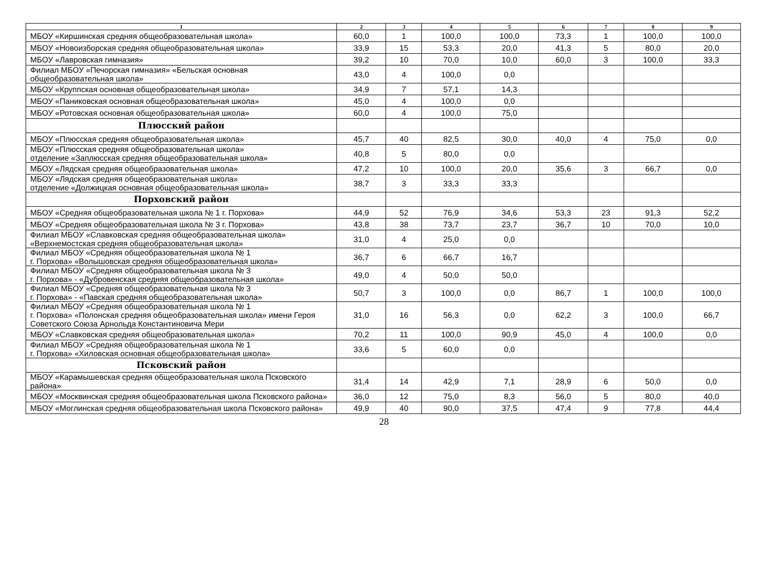| 1 | 2 | 3 | 4 | 5 | 6 | 7 | 8 | 9 |
| --- | --- | --- | --- | --- | --- | --- | --- | --- |
| МБОУ «Киршинская средняя общеобразовательная школа» | 60,0 | 1 | 100,0 | 100,0 | 73,3 | 1 | 100,0 | 100,0 |
| МБОУ «Новоизборская средняя общеобразовательная школа» | 33,9 | 15 | 53,3 | 20,0 | 41,3 | 5 | 80,0 | 20,0 |
| МБОУ «Лавровская гимназия» | 39,2 | 10 | 70,0 | 10,0 | 60,0 | 3 | 100,0 | 33,3 |
| Филиал МБОУ «Печорская гимназия» «Бельская основная общеобразовательная школа» | 43,0 | 4 | 100,0 | 0,0 | | | | |
| МБОУ «Круппская основная общеобразовательная школа» | 34,9 | 7 | 57,1 | 14,3 | | | | |
| МБОУ «Паниковская основная общеобразовательная школа» | 45,0 | 4 | 100,0 | 0,0 | | | | |
| МБОУ «Ротовская основная общеобразовательная школа» | 60,0 | 4 | 100,0 | 75,0 | | | | |
| Плюсский район | | | | | | | | |
| МБОУ «Плюсская средняя общеобразовательная школа» | 45,7 | 40 | 82,5 | 30,0 | 40,0 | 4 | 75,0 | 0,0 |
| МБОУ «Плюсская средняя общеобразовательная школа» отделение «Заплюсская средняя общеобразовательная школа» | 40,8 | 5 | 80,0 | 0,0 | | | | |
| МБОУ «Лядская средняя общеобразовательная школа» | 47,2 | 10 | 100,0 | 20,0 | 35,6 | 3 | 66,7 | 0,0 |
| МБОУ «Лядская средняя общеобразовательная школа» отделение «Должицкая основная общеобразовательная школа» | 38,7 | 3 | 33,3 | 33,3 | | | | |
| Порховский район | | | | | | | | |
| МБОУ «Средняя общеобразовательная школа № 1 г. Порхова» | 44,9 | 52 | 76,9 | 34,6 | 53,3 | 23 | 91,3 | 52,2 |
| МБОУ «Средняя общеобразовательная школа № 3 г. Порхова» | 43,8 | 38 | 73,7 | 23,7 | 36,7 | 10 | 70,0 | 10,0 |
| Филиал МБОУ «Славковская средняя общеобразовательная школа» «Верхнемостская средняя общеобразовательная школа» | 31,0 | 4 | 25,0 | 0,0 | | | | |
| Филиал МБОУ «Средняя общеобразовательная школа № 1 г. Порхова» «Волышовская средняя общеобразовательная школа» | 36,7 | 6 | 66,7 | 16,7 | | | | |
| Филиал МБОУ «Средняя общеобразовательная школа № 3 г. Порхова» - «Дубровенская средняя общеобразовательная школа» | 49,0 | 4 | 50,0 | 50,0 | | | | |
| Филиал МБОУ «Средняя общеобразовательная школа № 3 г. Порхова» - «Павская средняя общеобразовательная школа» | 50,7 | 3 | 100,0 | 0,0 | 86,7 | 1 | 100,0 | 100,0 |
| Филиал МБОУ «Средняя общеобразовательная школа № 1 г. Порхова» «Полонская средняя общеобразовательная школа» имени Героя Советского Союза Арнольда Константиновича Мери | 31,0 | 16 | 56,3 | 0,0 | 62,2 | 3 | 100,0 | 66,7 |
| МБОУ «Славковская средняя общеобразовательная школа» | 70,2 | 11 | 100,0 | 90,9 | 45,0 | 4 | 100,0 | 0,0 |
| Филиал МБОУ «Средняя общеобразовательная школа № 1 г. Порхова» «Хиловская основная общеобразовательная школа» | 33,6 | 5 | 60,0 | 0,0 | | | | |
| Псковский район | | | | | | | | |
| МБОУ «Карамышевская средняя общеобразовательная школа Псковского района» | 31,4 | 14 | 42,9 | 7,1 | 28,9 | 6 | 50,0 | 0,0 |
| МБОУ «Москвинская средняя общеобразовательная школа Псковского района» | 36,0 | 12 | 75,0 | 8,3 | 56,0 | 5 | 80,0 | 40,0 |
| МБОУ «Моглинская средняя общеобразовательная школа Псковского района» | 49,9 | 40 | 90,0 | 37,5 | 47,4 | 9 | 77,8 | 44,4 |
28